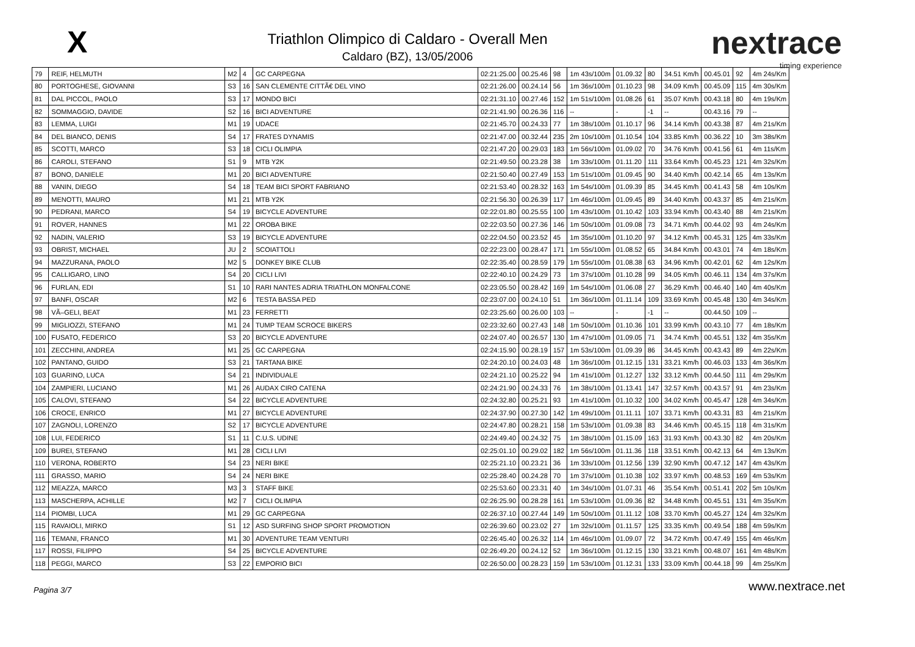X
Triathlon Olimpico di Caldaro - Overall Men
Caldaro (BZ), 13/05/2006
nextrace
timing experience
| 79 | REIF, HELMUTH | M2 | 4 | GC CARPEGNA | 02:21:25.00 | 00.25.46 | 98 | 1m 43s/100m | 01.09.32 | 80 | 34.51 Km/h | 00.45.01 | 92 | 4m 24s/Km |
| 80 | PORTOGHESE, GIOVANNI | S3 | 16 | SAN CLEMENTE CITTÃ€ DEL VINO | 02:21:26.00 | 00.24.14 | 56 | 1m 36s/100m | 01.10.23 | 98 | 34.09 Km/h | 00.45.09 | 115 | 4m 30s/Km |
| 81 | DAL PICCOL, PAOLO | S3 | 17 | MONDO BICI | 02:21:31.10 | 00.27.46 | 152 | 1m 51s/100m | 01.08.26 | 61 | 35.07 Km/h | 00.43.18 | 80 | 4m 19s/Km |
| 82 | SOMMAGGIO, DAVIDE | S2 | 16 | BICI ADVENTURE | 02:21:41.90 | 00.26.36 | 116 | -- | - | -1 | -- | 00.43.16 | 79 | -- |
| 83 | LEMMA, LUIGI | M1 | 19 | UDACE | 02:21:45.70 | 00.24.33 | 77 | 1m 38s/100m | 01.10.17 | 96 | 34.14 Km/h | 00.43.38 | 87 | 4m 21s/Km |
| 84 | DEL BIANCO, DENIS | S4 | 17 | FRATES DYNAMIS | 02:21:47.00 | 00.32.44 | 235 | 2m 10s/100m | 01.10.54 | 104 | 33.85 Km/h | 00.36.22 | 10 | 3m 38s/Km |
| 85 | SCOTTI, MARCO | S3 | 18 | CICLI OLIMPIA | 02:21:47.20 | 00.29.03 | 183 | 1m 56s/100m | 01.09.02 | 70 | 34.76 Km/h | 00.41.56 | 61 | 4m 11s/Km |
| 86 | CAROLI, STEFANO | S1 | 9 | MTB Y2K | 02:21:49.50 | 00.23.28 | 38 | 1m 33s/100m | 01.11.20 | 111 | 33.64 Km/h | 00.45.23 | 121 | 4m 32s/Km |
| 87 | BONO, DANIELE | M1 | 20 | BICI ADVENTURE | 02:21:50.40 | 00.27.49 | 153 | 1m 51s/100m | 01.09.45 | 90 | 34.40 Km/h | 00.42.14 | 65 | 4m 13s/Km |
| 88 | VANIN, DIEGO | S4 | 18 | TEAM BICI SPORT FABRIANO | 02:21:53.40 | 00.28.32 | 163 | 1m 54s/100m | 01.09.39 | 85 | 34.45 Km/h | 00.41.43 | 58 | 4m 10s/Km |
| 89 | MENOTTI, MAURO | M1 | 21 | MTB Y2K | 02:21:56.30 | 00.26.39 | 117 | 1m 46s/100m | 01.09.45 | 89 | 34.40 Km/h | 00.43.37 | 85 | 4m 21s/Km |
| 90 | PEDRANI, MARCO | S4 | 19 | BICYCLE ADVENTURE | 02:22:01.80 | 00.25.55 | 100 | 1m 43s/100m | 01.10.42 | 103 | 33.94 Km/h | 00.43.40 | 88 | 4m 21s/Km |
| 91 | ROVER, HANNES | M1 | 22 | OROBA BIKE | 02:22:03.50 | 00.27.36 | 146 | 1m 50s/100m | 01.09.08 | 73 | 34.71 Km/h | 00.44.02 | 93 | 4m 24s/Km |
| 92 | NADIN, VALERIO | S3 | 19 | BICYCLE ADVENTURE | 02:22:04.50 | 00.23.52 | 45 | 1m 35s/100m | 01.10.20 | 97 | 34.12 Km/h | 00.45.31 | 125 | 4m 33s/Km |
| 93 | OBRIST, MICHAEL | JU | 2 | SCOIATTOLI | 02:22:23.00 | 00.28.47 | 171 | 1m 55s/100m | 01.08.52 | 65 | 34.84 Km/h | 00.43.01 | 74 | 4m 18s/Km |
| 94 | MAZZURANA, PAOLO | M2 | 5 | DONKEY BIKE CLUB | 02:22:35.40 | 00.28.59 | 179 | 1m 55s/100m | 01.08.38 | 63 | 34.96 Km/h | 00.42.01 | 62 | 4m 12s/Km |
| 95 | CALLIGARO, LINO | S4 | 20 | CICLI LIVI | 02:22:40.10 | 00.24.29 | 73 | 1m 37s/100m | 01.10.28 | 99 | 34.05 Km/h | 00.46.11 | 134 | 4m 37s/Km |
| 96 | FURLAN, EDI | S1 | 10 | RARI NANTES ADRIA TRIATHLON MONFALCONE | 02:23:05.50 | 00.28.42 | 169 | 1m 54s/100m | 01.06.08 | 27 | 36.29 Km/h | 00.46.40 | 140 | 4m 40s/Km |
| 97 | BANFI, OSCAR | M2 | 6 | TESTA BASSA PED | 02:23:07.00 | 00.24.10 | 51 | 1m 36s/100m | 01.11.14 | 109 | 33.69 Km/h | 00.45.48 | 130 | 4m 34s/Km |
| 98 | VÃ–GELI, BEAT | M1 | 23 | FERRETTI | 02:23:25.60 | 00.26.00 | 103 | -- | - | -1 | -- | 00.44.50 | 109 | -- |
| 99 | MIGLIOZZI, STEFANO | M1 | 24 | TUMP TEAM SCROCE BIKERS | 02:23:32.60 | 00.27.43 | 148 | 1m 50s/100m | 01.10.36 | 101 | 33.99 Km/h | 00.43.10 | 77 | 4m 18s/Km |
| 100 | FUSATO, FEDERICO | S3 | 20 | BICYCLE ADVENTURE | 02:24:07.40 | 00.26.57 | 130 | 1m 47s/100m | 01.09.05 | 71 | 34.74 Km/h | 00.45.51 | 132 | 4m 35s/Km |
| 101 | ZECCHINI, ANDREA | M1 | 25 | GC CARPEGNA | 02:24:15.90 | 00.28.19 | 157 | 1m 53s/100m | 01.09.39 | 86 | 34.45 Km/h | 00.43.43 | 89 | 4m 22s/Km |
| 102 | PANTANO, GUIDO | S3 | 21 | TARTANA BIKE | 02:24:20.10 | 00.24.03 | 48 | 1m 36s/100m | 01.12.15 | 131 | 33.21 Km/h | 00.46.03 | 133 | 4m 36s/Km |
| 103 | GUARINO, LUCA | S4 | 21 | INDIVIDUALE | 02:24:21.10 | 00.25.22 | 94 | 1m 41s/100m | 01.12.27 | 132 | 33.12 Km/h | 00.44.50 | 111 | 4m 29s/Km |
| 104 | ZAMPIERI, LUCIANO | M1 | 26 | AUDAX CIRO CATENA | 02:24:21.90 | 00.24.33 | 76 | 1m 38s/100m | 01.13.41 | 147 | 32.57 Km/h | 00.43.57 | 91 | 4m 23s/Km |
| 105 | CALOVI, STEFANO | S4 | 22 | BICYCLE ADVENTURE | 02:24:32.80 | 00.25.21 | 93 | 1m 41s/100m | 01.10.32 | 100 | 34.02 Km/h | 00.45.47 | 128 | 4m 34s/Km |
| 106 | CROCE, ENRICO | M1 | 27 | BICYCLE ADVENTURE | 02:24:37.90 | 00.27.30 | 142 | 1m 49s/100m | 01.11.11 | 107 | 33.71 Km/h | 00.43.31 | 83 | 4m 21s/Km |
| 107 | ZAGNOLI, LORENZO | S2 | 17 | BICYCLE ADVENTURE | 02:24:47.80 | 00.28.21 | 158 | 1m 53s/100m | 01.09.38 | 83 | 34.46 Km/h | 00.45.15 | 118 | 4m 31s/Km |
| 108 | LUI, FEDERICO | S1 | 11 | C.U.S. UDINE | 02:24:49.40 | 00.24.32 | 75 | 1m 38s/100m | 01.15.09 | 163 | 31.93 Km/h | 00.43.30 | 82 | 4m 20s/Km |
| 109 | BUREI, STEFANO | M1 | 28 | CICLI LIVI | 02:25:01.10 | 00.29.02 | 182 | 1m 56s/100m | 01.11.36 | 118 | 33.51 Km/h | 00.42.13 | 64 | 4m 13s/Km |
| 110 | VERONA, ROBERTO | S4 | 23 | NERI BIKE | 02:25:21.10 | 00.23.21 | 36 | 1m 33s/100m | 01.12.56 | 139 | 32.90 Km/h | 00.47.12 | 147 | 4m 43s/Km |
| 111 | GRASSO, MARIO | S4 | 24 | NERI BIKE | 02:25:28.40 | 00.24.28 | 70 | 1m 37s/100m | 01.10.38 | 102 | 33.97 Km/h | 00.48.53 | 169 | 4m 53s/Km |
| 112 | MEAZZA, MARCO | M3 | 3 | STAFF BIKE | 02:25:53.60 | 00.23.31 | 40 | 1m 34s/100m | 01.07.31 | 46 | 35.54 Km/h | 00.51.41 | 202 | 5m 10s/Km |
| 113 | MASCHERPA, ACHILLE | M2 | 7 | CICLI OLIMPIA | 02:26:25.90 | 00.28.28 | 161 | 1m 53s/100m | 01.09.36 | 82 | 34.48 Km/h | 00.45.51 | 131 | 4m 35s/Km |
| 114 | PIOMBI, LUCA | M1 | 29 | GC CARPEGNA | 02:26:37.10 | 00.27.44 | 149 | 1m 50s/100m | 01.11.12 | 108 | 33.70 Km/h | 00.45.27 | 124 | 4m 32s/Km |
| 115 | RAVAIOLI, MIRKO | S1 | 12 | ASD SURFING SHOP SPORT PROMOTION | 02:26:39.60 | 00.23.02 | 27 | 1m 32s/100m | 01.11.57 | 125 | 33.35 Km/h | 00.49.54 | 188 | 4m 59s/Km |
| 116 | TEMANI, FRANCO | M1 | 30 | ADVENTURE TEAM VENTURI | 02:26:45.40 | 00.26.32 | 114 | 1m 46s/100m | 01.09.07 | 72 | 34.72 Km/h | 00.47.49 | 155 | 4m 46s/Km |
| 117 | ROSSI, FILIPPO | S4 | 25 | BICYCLE ADVENTURE | 02:26:49.20 | 00.24.12 | 52 | 1m 36s/100m | 01.12.15 | 130 | 33.21 Km/h | 00.48.07 | 161 | 4m 48s/Km |
| 118 | PEGGI, MARCO | S3 | 22 | EMPORIO BICI | 02:26:50.00 | 00.28.23 | 159 | 1m 53s/100m | 01.12.31 | 133 | 33.09 Km/h | 00.44.18 | 99 | 4m 25s/Km |
Pagina 3/7 www.nextrace.net